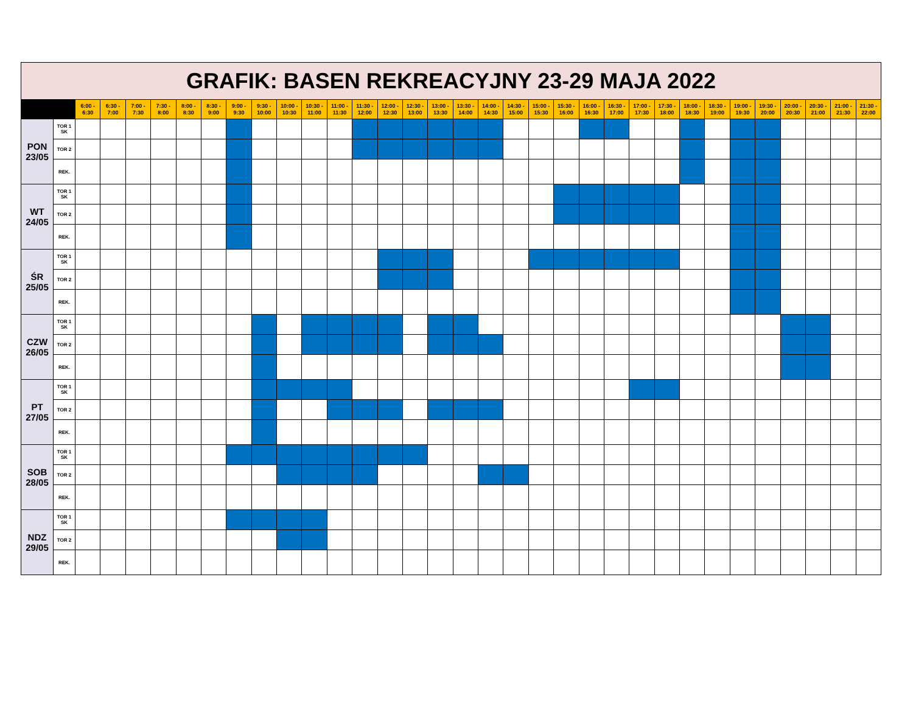| GRAFIK: BASEN REKREACYJNY 23-29 MAJA 2022 | | | | | | | | | | | | | | | | | | | | | | | | | | | | | | | | | |
| | | 6:00 - 6:30 | 6:30 - 7:00 | 7:00 - 7:30 | 7:30 - 8:00 | 8:00 - 8:30 | 8:30 - 9:00 | 9:00 - 9:30 | 9:30 - 10:00 | 10:00 - 10:30 | 10:30 - 11:00 | 11:00 - 11:30 | 11:30 - 12:00 | 12:00 - 12:30 | 12:30 - 13:00 | 13:00 - 13:30 | 13:30 - 14:00 | 14:00 - 14:30 | 14:30 - 15:00 | 15:00 - 15:30 | 15:30 - 16:00 | 16:00 - 16:30 | 16:30 - 17:00 | 17:00 - 17:30 | 17:30 - 18:00 | 18:00 - 18:30 | 18:30 - 19:00 | 19:00 - 19:30 | 19:30 - 20:00 | 20:00 - 20:30 | 20:30 - 21:00 | 21:00 - 21:30 | 21:30 - 22:00 |
| PON 23/05 | TOR 1 SK | | | | | | | | | | | | | | | | | | | | | | | | | | | | | | | | |
| | TOR 2 | | | | | | | | | | | | | | | | | | | | | | | | | | | | | | | | |
| | REK. | | | | | | | | | | | | | | | | | | | | | | | | | | | | | | | | |
| WT 24/05 | TOR 1 SK | | | | | | | | | | | | | | | | | | | | | | | | | | | | | | | | |
| | TOR 2 | | | | | | | | | | | | | | | | | | | | | | | | | | | | | | | | |
| | REK. | | | | | | | | | | | | | | | | | | | | | | | | | | | | | | | | |
| ŚR 25/05 | TOR 1 SK | | | | | | | | | | | | | | | | | | | | | | | | | | | | | | | | |
| | TOR 2 | | | | | | | | | | | | | | | | | | | | | | | | | | | | | | | | |
| | REK. | | | | | | | | | | | | | | | | | | | | | | | | | | | | | | | | |
| CZW 26/05 | TOR 1 SK | | | | | | | | | | | | | | | | | | | | | | | | | | | | | | | | |
| | TOR 2 | | | | | | | | | | | | | | | | | | | | | | | | | | | | | | | | |
| | REK. | | | | | | | | | | | | | | | | | | | | | | | | | | | | | | | | |
| PT 27/05 | TOR 1 SK | | | | | | | | | | | | | | | | | | | | | | | | | | | | | | | | |
| | TOR 2 | | | | | | | | | | | | | | | | | | | | | | | | | | | | | | | | |
| | REK. | | | | | | | | | | | | | | | | | | | | | | | | | | | | | | | | |
| SOB 28/05 | TOR 1 SK | | | | | | | | | | | | | | | | | | | | | | | | | | | | | | | | |
| | TOR 2 | | | | | | | | | | | | | | | | | | | | | | | | | | | | | | | | |
| | REK. | | | | | | | | | | | | | | | | | | | | | | | | | | | | | | | | |
| NDZ 29/05 | TOR 1 SK | | | | | | | | | | | | | | | | | | | | | | | | | | | | | | | | |
| | TOR 2 | | | | | | | | | | | | | | | | | | | | | | | | | | | | | | | | |
| | REK. | | | | | | | | | | | | | | | | | | | | | | | | | | | | | | | | |